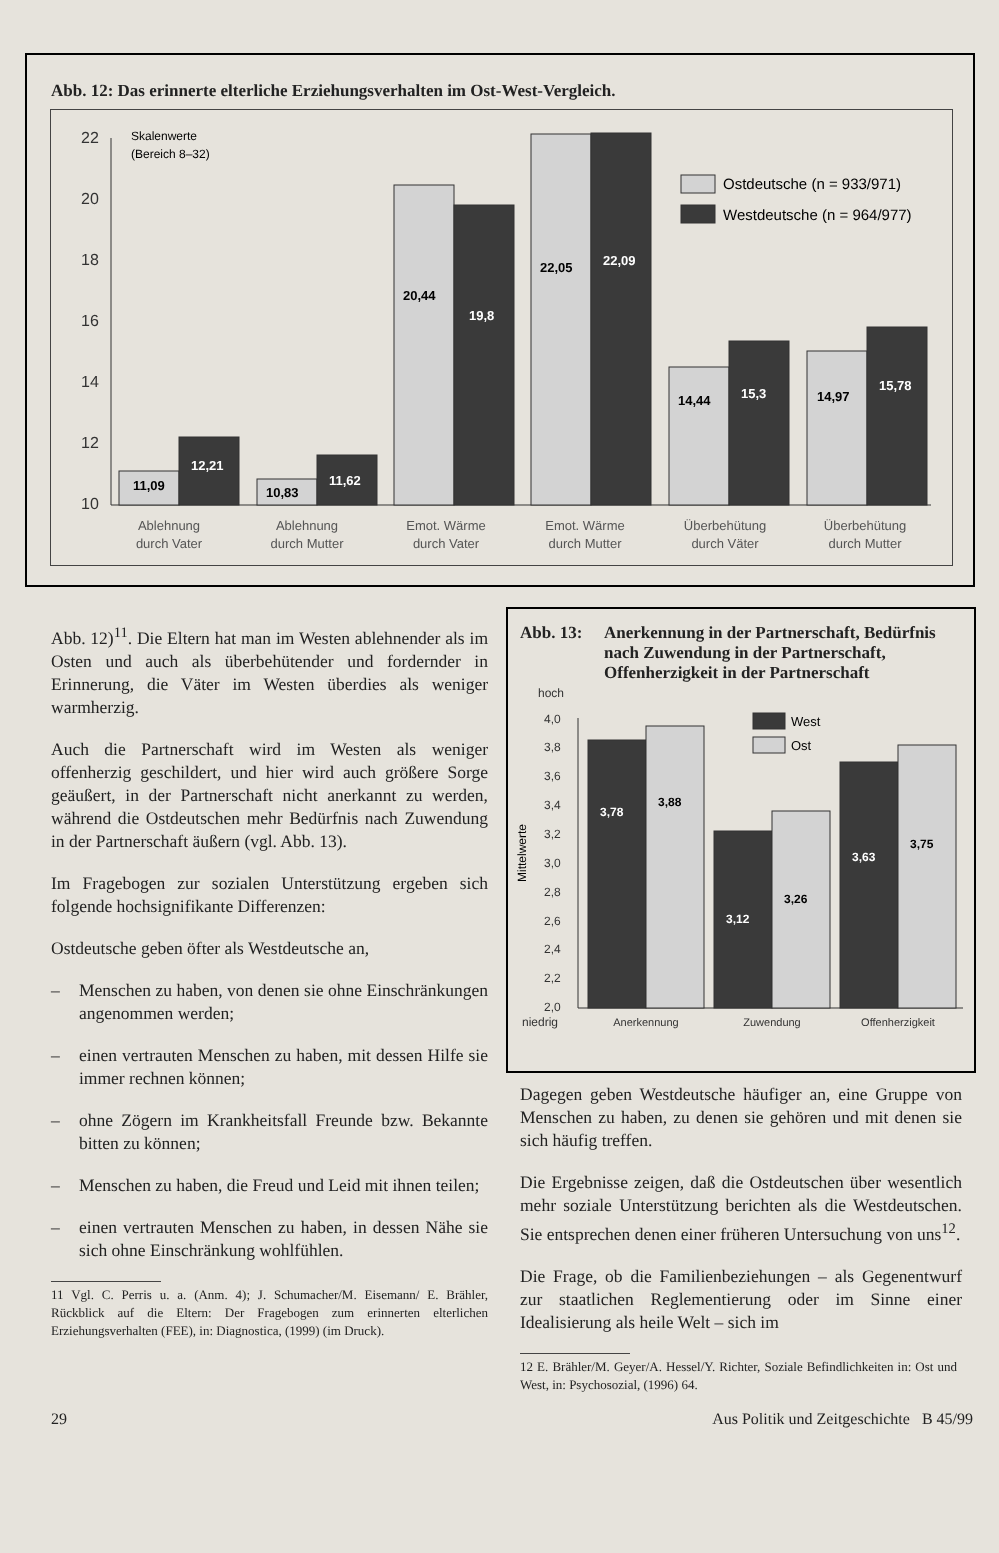Abb. 12: Das erinnerte elterliche Erziehungsverhalten im Ost-West-Vergleich.
22
20
18
16
14
12
10
Skalenwerte
(Bereich 8–32)
11,09
12,21
10,83
11,62
20,44
19,8
22,05
22,09
14,44
15,3
14,97
15,78
Ostdeutsche (n = 933/971)
Westdeutsche (n = 964/977)
Ablehnung
durch Vater
Ablehnung
durch Mutter
Emot. Wärme
durch Vater
Emot. Wärme
durch Mutter
Überbehütung
durch Väter
Überbehütung
durch Mutter
Abb. 12)<sup>11</sup>. Die Eltern hat man im Westen ablehnender als im Osten und auch als überbehütender und fordernder in Erinnerung, die Väter im Westen überdies als weniger warmherzig.
Auch die Partnerschaft wird im Westen als weniger offenherzig geschildert, und hier wird auch größere Sorge geäußert, in der Partnerschaft nicht anerkannt zu werden, während die Ostdeutschen mehr Bedürfnis nach Zuwendung in der Partnerschaft äußern (vgl. Abb. 13).
Im Fragebogen zur sozialen Unterstützung ergeben sich folgende hochsignifikante Differenzen:
Ostdeutsche geben öfter als Westdeutsche an,
– Menschen zu haben, von denen sie ohne Einschränkungen angenommen werden;
– einen vertrauten Menschen zu haben, mit dessen Hilfe sie immer rechnen können;
– ohne Zögern im Krankheitsfall Freunde bzw. Bekannte bitten zu können;
– Menschen zu haben, die Freud und Leid mit ihnen teilen;
– einen vertrauten Menschen zu haben, in dessen Nähe sie sich ohne Einschränkung wohlfühlen.
11 Vgl. C. Perris u. a. (Anm. 4); J. Schumacher/M. Eisemann/ E. Brähler, Rückblick auf die Eltern: Der Fragebogen zum erinnerten elterlichen Erziehungsverhalten (FEE), in: Diagnostica, (1999) (im Druck).
Abb. 13: Anerkennung in der Partnerschaft, Bedürfnis nach Zuwendung in der Partnerschaft, Offenherzigkeit in der Partnerschaft
hoch
4,0
3,8
3,6
3,4
3,2
3,0
2,8
2,6
2,4
2,2
2,0
niedrig
Mittelwerte
West
Ost
3,78
3,88
3,12
3,26
3,63
3,75
Anerkennung
Zuwendung
Offenherzigkeit
Dagegen geben Westdeutsche häufiger an, eine Gruppe von Menschen zu haben, zu denen sie gehören und mit denen sie sich häufig treffen.
Die Ergebnisse zeigen, daß die Ostdeutschen über wesentlich mehr soziale Unterstützung berichten als die Westdeutschen. Sie entsprechen denen einer früheren Untersuchung von uns<sup>12</sup>.
Die Frage, ob die Familienbeziehungen – als Gegenentwurf zur staatlichen Reglementierung oder im Sinne einer Idealisierung als heile Welt – sich im
12 E. Brähler/M. Geyer/A. Hessel/Y. Richter, Soziale Befindlichkeiten in: Ost und West, in: Psychosozial, (1996) 64.
29 Aus Politik und Zeitgeschichte B 45/99